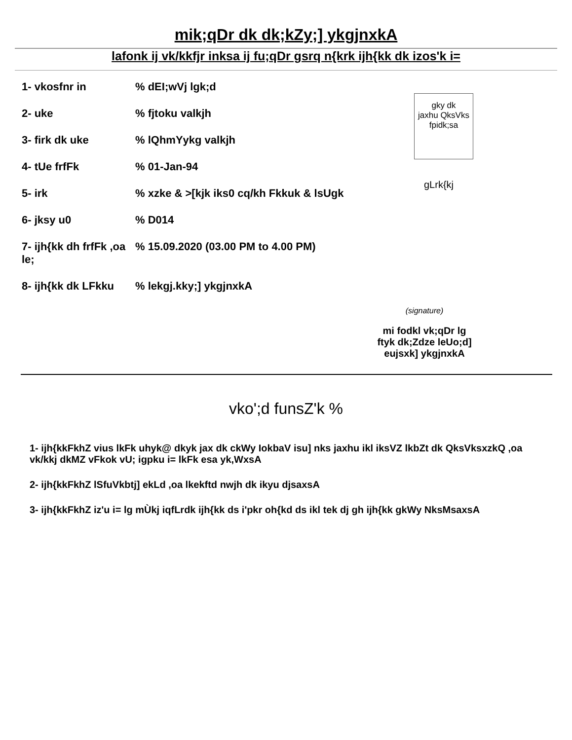mik;qDr dk dk;kZy;] ykgjnxkA
lafonk ij vk/kkfjr inksa ij fu;qDr gsrq n{krk ijh{kk dk izos'k i=
1- vkosfnr in% dEI;wVj lgk;d
2- uke% fjtoku valkjh
3- firk dk uke% lQhmYykg valkjh
4- tUe frfFk% 01-Jan-94
5- irk% xzke & >[kjk iks0 cq/kh Fkkuk & lsUgk
6- jksy u0% D014
7- ijh{kk dh frfFk ,oa le;% 15.09.2020 (03.00 PM to 4.00 PM)
8- ijh{kk dk LFkku% lekgj.kky;] ykgjnxkA
gky dk
jaxhu QksVks
fpidk;sa
gLrk{kj
(signature)
mi fodkl vk;qDr lg
ftyk dk;Zdze leUo;d]
eujsxk] ykgjnxkA
vko';d funsZ'k %
1- ijh{kkFkhZ vius lkFk uhyk@ dkyk jax dk ckWy IokbaV isu] nks jaxhu ikl iksVZ lkbZt dk QksVksxzkQ ,oa vk/kkj dkMZ vFkok vU; igpku i= lkFk esa yk,WxsA
2- ijh{kkFkhZ lSfuVkbtj] ekLd ,oa lkekftd nwjh dk ikyu djsaxsA
3- ijh{kkFkhZ iz'u i= lg mÙkj iqfLrdk ijh{kk ds i'pkr oh{kd ds ikl tek dj gh ijh{kk gkWy NksMsaxsA